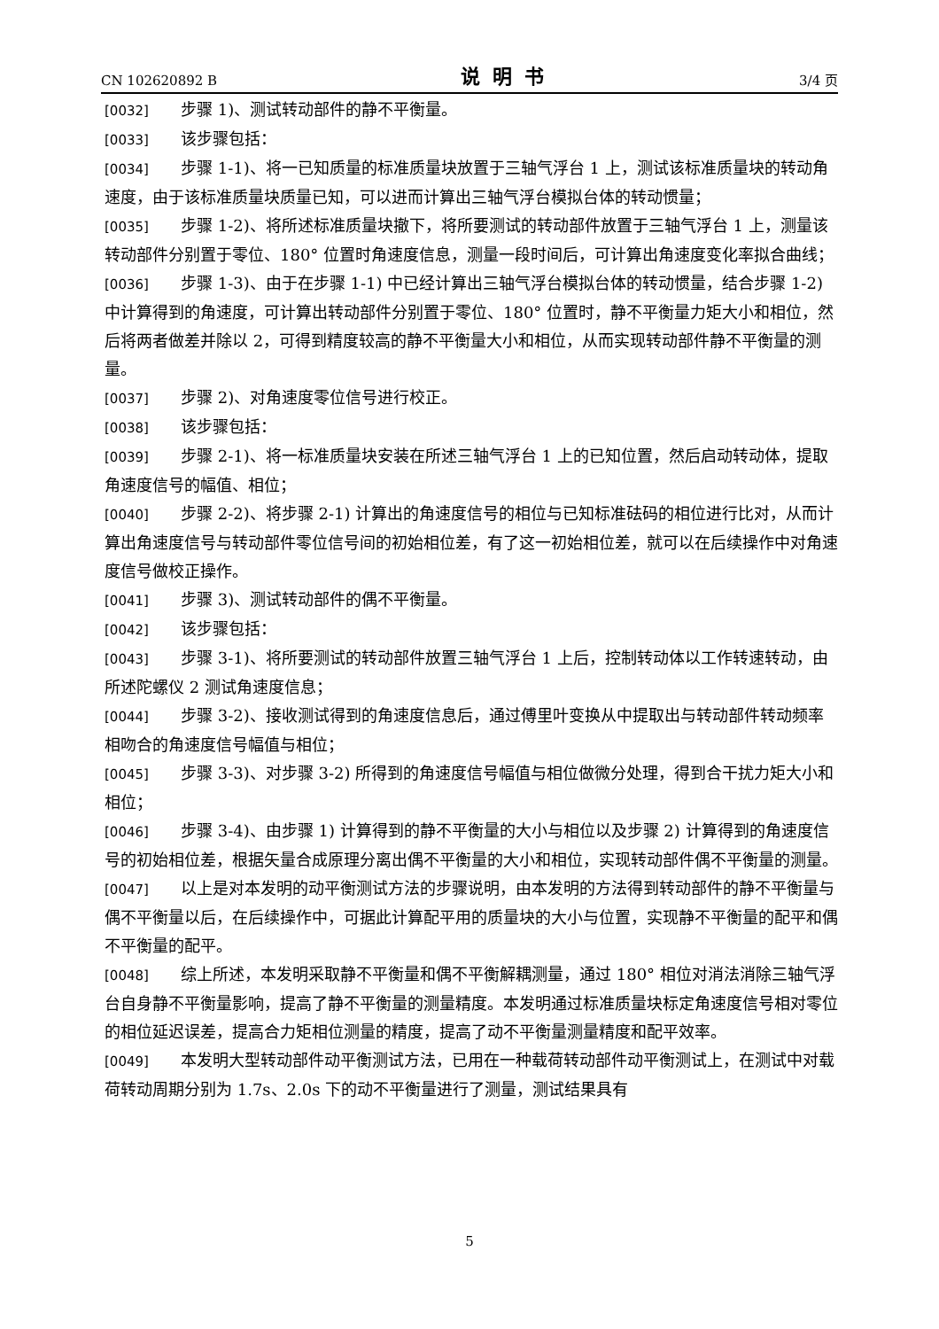CN 102620892 B 说明书 3/4 页
[0032] 步骤 1)、测试转动部件的静不平衡量。
[0033] 该步骤包括：
[0034] 步骤 1-1)、将一已知质量的标准质量块放置于三轴气浮台 1 上，测试该标准质量块的转动角速度，由于该标准质量块质量已知，可以进而计算出三轴气浮台模拟台体的转动惯量；
[0035] 步骤 1-2)、将所述标准质量块撤下，将所要测试的转动部件放置于三轴气浮台 1 上，测量该转动部件分别置于零位、180° 位置时角速度信息，测量一段时间后，可计算出角速度变化率拟合曲线；
[0036] 步骤 1-3)、由于在步骤 1-1) 中已经计算出三轴气浮台模拟台体的转动惯量，结合步骤 1-2) 中计算得到的角速度，可计算出转动部件分别置于零位、180° 位置时，静不平衡量力矩大小和相位，然后将两者做差并除以 2，可得到精度较高的静不平衡量大小和相位，从而实现转动部件静不平衡量的测量。
[0037] 步骤 2)、对角速度零位信号进行校正。
[0038] 该步骤包括：
[0039] 步骤 2-1)、将一标准质量块安装在所述三轴气浮台 1 上的已知位置，然后启动转动体，提取角速度信号的幅值、相位；
[0040] 步骤 2-2)、将步骤 2-1) 计算出的角速度信号的相位与已知标准砝码的相位进行比对，从而计算出角速度信号与转动部件零位信号间的初始相位差，有了这一初始相位差，就可以在后续操作中对角速度信号做校正操作。
[0041] 步骤 3)、测试转动部件的偶不平衡量。
[0042] 该步骤包括：
[0043] 步骤 3-1)、将所要测试的转动部件放置三轴气浮台 1 上后，控制转动体以工作转速转动，由所述陀螺仪 2 测试角速度信息；
[0044] 步骤 3-2)、接收测试得到的角速度信息后，通过傅里叶变换从中提取出与转动部件转动频率相吻合的角速度信号幅值与相位；
[0045] 步骤 3-3)、对步骤 3-2) 所得到的角速度信号幅值与相位做微分处理，得到合干扰力矩大小和相位；
[0046] 步骤 3-4)、由步骤 1) 计算得到的静不平衡量的大小与相位以及步骤 2) 计算得到的角速度信号的初始相位差，根据矢量合成原理分离出偶不平衡量的大小和相位，实现转动部件偶不平衡量的测量。
[0047] 以上是对本发明的动平衡测试方法的步骤说明，由本发明的方法得到转动部件的静不平衡量与偶不平衡量以后，在后续操作中，可据此计算配平用的质量块的大小与位置，实现静不平衡量的配平和偶不平衡量的配平。
[0048] 综上所述，本发明采取静不平衡量和偶不平衡解耦测量，通过 180° 相位对消法消除三轴气浮台自身静不平衡量影响，提高了静不平衡量的测量精度。本发明通过标准质量块标定角速度信号相对零位的相位延迟误差，提高合力矩相位测量的精度，提高了动不平衡量测量精度和配平效率。
[0049] 本发明大型转动部件动平衡测试方法，已用在一种载荷转动部件动平衡测试上，在测试中对载荷转动周期分别为 1.7s、2.0s 下的动不平衡量进行了测量，测试结果具有
5